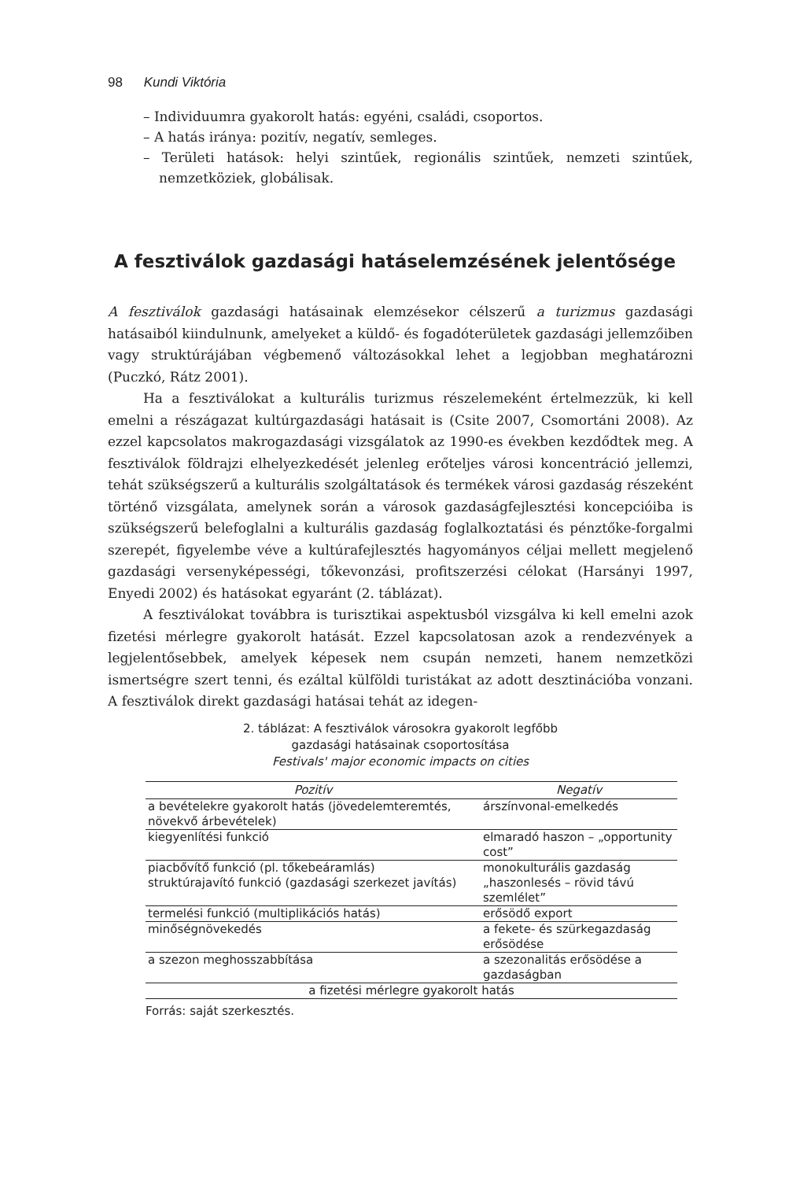98 Kundi Viktória
– Individuumra gyakorolt hatás: egyéni, családi, csoportos.
– A hatás iránya: pozitív, negatív, semleges.
– Területi hatások: helyi szintűek, regionális szintűek, nemzeti szintűek, nemzetköziek, globálisak.
A fesztiválok gazdasági hatáselemzésének jelentősége
A fesztiválok gazdasági hatásainak elemzésekor célszerű a turizmus gazdasági hatásaiból kiindulnunk, amelyeket a küldő- és fogadóterületek gazdasági jellemzőiben vagy struktúrájában végbemenő változásokkal lehet a legjobban meghatározni (Puczkó, Rátz 2001).
Ha a fesztiválokat a kulturális turizmus részelemeként értelmezzük, ki kell emelni a részágazat kultúrgazdasági hatásait is (Csite 2007, Csomortáni 2008). Az ezzel kapcsolatos makrogazdasági vizsgálatok az 1990-es években kezdődtek meg. A fesztiválok földrajzi elhelyezkedését jelenleg erőteljes városi koncentráció jellemzi, tehát szükségszerű a kulturális szolgáltatások és termékek városi gazdaság részeként történő vizsgálata, amelynek során a városok gazdaságfejlesztési koncepcióiba is szükségszerű belefoglalni a kulturális gazdaság foglalkoztatási és pénztőke-forgalmi szerepét, figyelembe véve a kultúrafejlesztés hagyományos céljai mellett megjelenő gazdasági versenyképességi, tőkevonzási, profitszerzési célokat (Harsányi 1997, Enyedi 2002) és hatásokat egyaránt (2. táblázat).
A fesztiválokat továbbra is turisztikai aspektusból vizsgálva ki kell emelni azok fizetési mérlegre gyakorolt hatását. Ezzel kapcsolatosan azok a rendezvények a legjelentősebbek, amelyek képesek nem csupán nemzeti, hanem nemzetközi ismertségre szert tenni, és ezáltal külföldi turistákat az adott desztinációba vonzani. A fesztiválok direkt gazdasági hatásai tehát az idegen-
2. táblázat: A fesztiválok városokra gyakorolt legfőbb
gazdasági hatásainak csoportosítása
Festivals' major economic impacts on cities
| Pozitív | Negatív |
| --- | --- |
| a bevételekre gyakorolt hatás (jövedelemteremtés, növekvő árbevételek) | árszínvonal-emelkedés |
| kiegyenlítési funkció | elmaradó haszon – „opportunity cost” |
| piacbővítő funkció (pl. tőkebeáramlás) struktúrajavító funkció (gazdasági szerkezet javítás) | monokulturális gazdaság „haszonlesés – rövid távú szemlélet” |
| termelési funkció (multiplikációs hatás) | erősödő export |
| minőségnövekedés | a fekete- és szürkegazdaság erősödése |
| a szezon meghosszabbítása | a szezonalitás erősödése a gazdaságban |
| a fizetési mérlegre gyakorolt hatás | |
Forrás: saját szerkesztés.